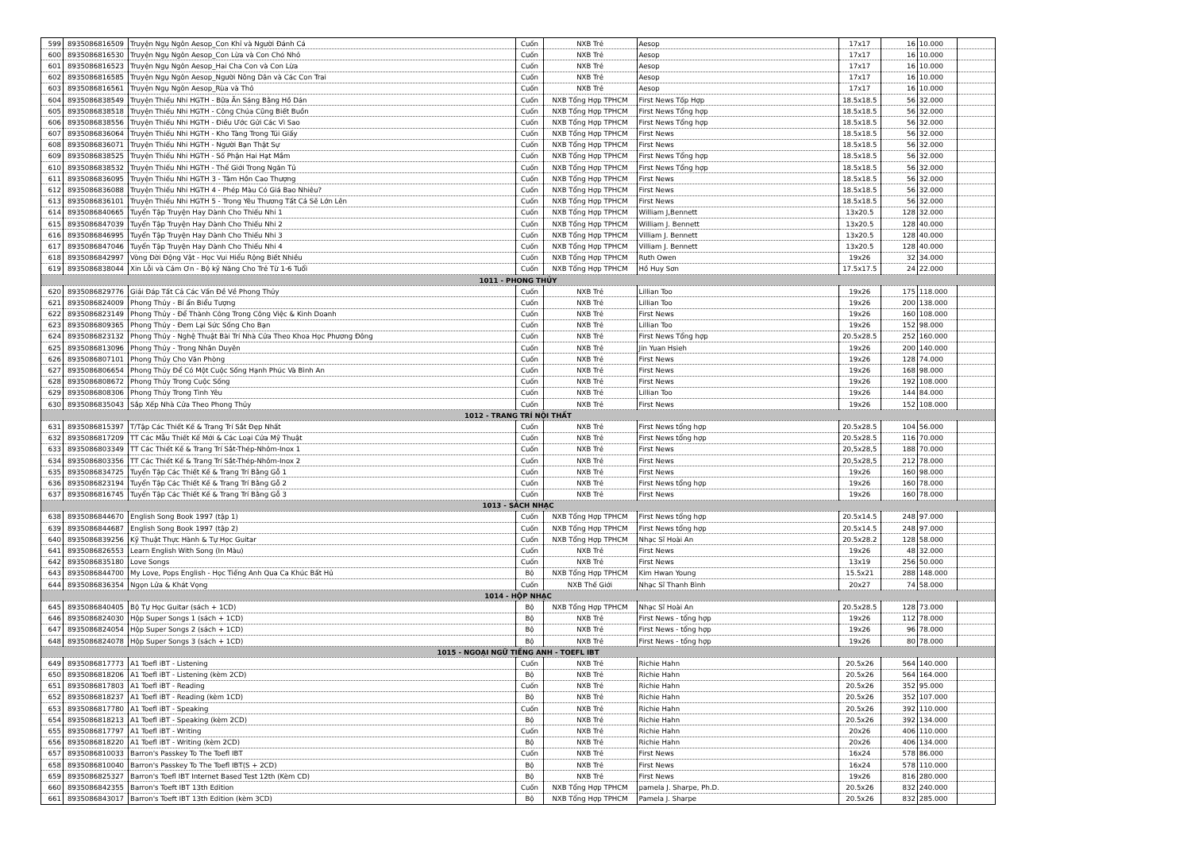| 599 | 8935086816509 | Truyện Ngụ Ngôn Aesop_Con Khỉ và Người Đánh Cá | Cuốn | NXB Trẻ | Aesop | 17x17 | 16 | 10.000 | |
| 600 | 8935086816530 | Truyện Ngụ Ngôn Aesop_Con Lừa và Con Chó Nhỏ | Cuốn | NXB Trẻ | Aesop | 17x17 | 16 | 10.000 | |
| 601 | 8935086816523 | Truyện Ngụ Ngôn Aesop_Hai Cha Con và Con Lừa | Cuốn | NXB Trẻ | Aesop | 17x17 | 16 | 10.000 | |
| 602 | 8935086816585 | Truyện Ngụ Ngôn Aesop_Người Nông Dân và Các Con Trai | Cuốn | NXB Trẻ | Aesop | 17x17 | 16 | 10.000 | |
| 603 | 8935086816561 | Truyện Ngụ Ngôn Aesop_Rùa và Thỏ | Cuốn | NXB Trẻ | Aesop | 17x17 | 16 | 10.000 | |
| 604 | 8935086838549 | Truyện Thiếu Nhi HGTH - Bữa Ăn Sáng Bằng Hồ Dán | Cuốn | NXB Tổng Hợp TPHCM | First News Tốp Hợp | 18.5x18.5 | 56 | 32.000 | |
| 605 | 8935086838518 | Truyện Thiếu Nhi HGTH - Công Chúa Cũng Biết Buồn | Cuốn | NXB Tổng Hợp TPHCM | First News Tổng hợp | 18.5x18.5 | 56 | 32.000 | |
| 606 | 8935086838556 | Truyện Thiếu Nhi HGTH - Điều Ước Gửi Các Vì Sao | Cuốn | NXB Tổng Hợp TPHCM | First News Tổng hợp | 18.5x18.5 | 56 | 32.000 | |
| 607 | 8935086836064 | Truyện Thiếu Nhi HGTH - Kho Tàng Trong Túi Giấy | Cuốn | NXB Tổng Hợp TPHCM | First News | 18.5x18.5 | 56 | 32.000 | |
| 608 | 8935086836071 | Truyện Thiếu Nhi HGTH - Người Bạn Thật Sự | Cuốn | NXB Tổng Hợp TPHCM | First News | 18.5x18.5 | 56 | 32.000 | |
| 609 | 8935086838525 | Truyện Thiếu Nhi HGTH - Số Phận Hai Hạt Mầm | Cuốn | NXB Tổng Hợp TPHCM | First News Tổng hợp | 18.5x18.5 | 56 | 32.000 | |
| 610 | 8935086838532 | Truyện Thiếu Nhi HGTH - Thế Giới Trong Ngăn Tủ | Cuốn | NXB Tổng Hợp TPHCM | First News Tổng hợp | 18.5x18.5 | 56 | 32.000 | |
| 611 | 8935086836095 | Truyện Thiếu Nhi HGTH 3 - Tâm Hồn Cao Thượng | Cuốn | NXB Tổng Hợp TPHCM | First News | 18.5x18.5 | 56 | 32.000 | |
| 612 | 8935086836088 | Truyện Thiếu Nhi HGTH 4 - Phép Màu Có Giá Bao Nhiêu? | Cuốn | NXB Tổng Hợp TPHCM | First News | 18.5x18.5 | 56 | 32.000 | |
| 613 | 8935086836101 | Truyện Thiếu Nhi HGTH 5 - Trong Yêu Thương Tất Cả Sẽ Lớn Lên | Cuốn | NXB Tổng Hợp TPHCM | First News | 18.5x18.5 | 56 | 32.000 | |
| 614 | 8935086840665 | Tuyển Tập Truyện Hay Dành Cho Thiếu Nhi 1 | Cuốn | NXB Tổng Hợp TPHCM | William J,Bennett | 13x20.5 | 128 | 32.000 | |
| 615 | 8935086847039 | Tuyển Tập Truyện Hay Dành Cho Thiếu Nhi 2 | Cuốn | NXB Tổng Hợp TPHCM | William J. Bennett | 13x20.5 | 128 | 40.000 | |
| 616 | 8935086846995 | Tuyển Tập Truyện Hay Dành Cho Thiếu Nhi 3 | Cuốn | NXB Tổng Hợp TPHCM | Villiam J. Bennett | 13x20.5 | 128 | 40.000 | |
| 617 | 8935086847046 | Tuyển Tập Truyện Hay Dành Cho Thiếu Nhi 4 | Cuốn | NXB Tổng Hợp TPHCM | Villiam J. Bennett | 13x20.5 | 128 | 40.000 | |
| 618 | 8935086842997 | Vòng Đời Động Vật - Học Vui Hiểu Rộng Biết Nhiều | Cuốn | NXB Tổng Hợp TPHCM | Ruth Owen | 19x26 | 32 | 34.000 | |
| 619 | 8935086838044 | Xin Lỗi và Cảm Ơn - Bộ kỹ Năng Cho Trẻ Từ 1-6 Tuổi | Cuốn | NXB Tổng Hợp TPHCM | Hồ Huy Sơn | 17.5x17.5 | 24 | 22.000 | |
| 1011 - PHONG THỦY | | | | | | | | | |
| 620 | 8935086829776 | Giải Đáp Tất Cả Các Vấn Đề Về Phong Thủy | Cuốn | NXB Trẻ | Lillian Too | 19x26 | 175 | 118.000 | |
| 621 | 8935086824009 | Phong Thủy - Bí ẩn Biểu Tượng | Cuốn | NXB Trẻ | Lillian Too | 19x26 | 200 | 138.000 | |
| 622 | 8935086823149 | Phong Thủy - Để Thành Công Trong Công Việc & Kinh Doanh | Cuốn | NXB Trẻ | First News | 19x26 | 160 | 108.000 | |
| 623 | 8935086809365 | Phong Thủy - Đem Lại Sức Sống Cho Bạn | Cuốn | NXB Trẻ | Lillian Too | 19x26 | 152 | 98.000 | |
| 624 | 8935086823132 | Phong Thủy - Nghệ Thuật Bài Trí Nhà Cửa Theo Khoa Học Phương Đông | Cuốn | NXB Trẻ | First News Tổng hợp | 20.5x28.5 | 252 | 160.000 | |
| 625 | 8935086813096 | Phong Thủy - Trong Nhân Duyên | Cuốn | NXB Trẻ | Jin Yuan Hsieh | 19x26 | 200 | 140.000 | |
| 626 | 8935086807101 | Phong Thủy Cho Văn Phòng | Cuốn | NXB Trẻ | First News | 19x26 | 128 | 74.000 | |
| 627 | 8935086806654 | Phong Thủy Để Có Một Cuộc Sống Hạnh Phúc Và Bình An | Cuốn | NXB Trẻ | First News | 19x26 | 168 | 98.000 | |
| 628 | 8935086808672 | Phong Thủy Trong Cuộc Sống | Cuốn | NXB Trẻ | First News | 19x26 | 192 | 108.000 | |
| 629 | 8935086808306 | Phong Thủy Trong Tình Yêu | Cuốn | NXB Trẻ | Lillian Too | 19x26 | 144 | 84.000 | |
| 630 | 8935086835043 | Sắp Xếp Nhà Cửa Theo Phong Thủy | Cuốn | NXB Trẻ | First News | 19x26 | 152 | 108.000 | |
| 1012 - TRANG TRÍ NỘI THẤT | | | | | | | | | |
| 631 | 8935086815397 | T/Tập Các Thiết Kế & Trang Trí Sắt Đẹp Nhất | Cuốn | NXB Trẻ | First News tổng hợp | 20.5x28.5 | 104 | 56.000 | |
| 632 | 8935086817209 | TT Các Mẫu Thiết Kế Mới & Các Loại Cửa Mỹ Thuật | Cuốn | NXB Trẻ | First News tổng hợp | 20.5x28.5 | 116 | 70.000 | |
| 633 | 8935086803349 | TT Các Thiết Kế & Trang Trí Sắt-Thép-Nhôm-Inox 1 | Cuốn | NXB Trẻ | First News | 20,5x28,5 | 188 | 70.000 | |
| 634 | 8935086803356 | TT Các Thiết Kế & Trang Trí Sắt-Thép-Nhôm-Inox 2 | Cuốn | NXB Trẻ | First News | 20,5x28,5 | 212 | 78.000 | |
| 635 | 8935086834725 | Tuyển Tập Các Thiết Kế & Trang Trí Bằng Gỗ 1 | Cuốn | NXB Trẻ | First News | 19x26 | 160 | 98.000 | |
| 636 | 8935086823194 | Tuyển Tập Các Thiết Kế & Trang Trí Bằng Gỗ 2 | Cuốn | NXB Trẻ | First News tổng hợp | 19x26 | 160 | 78.000 | |
| 637 | 8935086816745 | Tuyển Tập Các Thiết Kế & Trang Trí Bằng Gỗ 3 | Cuốn | NXB Trẻ | First News | 19x26 | 160 | 78.000 | |
| 1013 - SÁCH NHẠC | | | | | | | | | |
| 638 | 8935086844670 | English Song Book 1997 (tập 1) | Cuốn | NXB Tổng Hợp TPHCM | First News tổng hợp | 20.5x14.5 | 248 | 97.000 | |
| 639 | 8935086844687 | English Song Book 1997 (tập 2) | Cuốn | NXB Tổng Hợp TPHCM | First News tổng hợp | 20.5x14.5 | 248 | 97.000 | |
| 640 | 8935086839256 | Kỹ Thuật Thực Hành & Tự Học Guitar | Cuốn | NXB Tổng Hợp TPHCM | Nhạc Sĩ Hoài An | 20.5x28.2 | 128 | 58.000 | |
| 641 | 8935086826553 | Learn English With Song (In Màu) | Cuốn | NXB Trẻ | First News | 19x26 | 48 | 32.000 | |
| 642 | 8935086835180 | Love Songs | Cuốn | NXB Trẻ | First News | 13x19 | 256 | 50.000 | |
| 643 | 8935086844700 | My Love, Pops English - Học Tiếng Anh Qua Ca Khúc Bất Hủ | Bộ | NXB Tổng Hợp TPHCM | Kim Hwan Young | 15.5x21 | 288 | 148.000 | |
| 644 | 8935086836354 | Ngọn Lửa & Khát Vọng | Cuốn | NXB Thế Giới | Nhạc Sĩ Thanh Bình | 20x27 | 74 | 58.000 | |
| 1014 - HỘP NHẠC | | | | | | | | | |
| 645 | 8935086840405 | Bộ Tự Học Guitar (sách + 1CD) | Bộ | NXB Tổng Hợp TPHCM | Nhạc Sĩ Hoài An | 20.5x28.5 | 128 | 73.000 | |
| 646 | 8935086824030 | Hộp Super Songs 1 (sách + 1CD) | Bộ | NXB Trẻ | First News - tổng hợp | 19x26 | 112 | 78.000 | |
| 647 | 8935086824054 | Hộp Super Songs 2 (sách + 1CD) | Bộ | NXB Trẻ | First News - tổng hợp | 19x26 | 96 | 78.000 | |
| 648 | 8935086824078 | Hộp Super Songs 3 (sách + 1CD) | Bộ | NXB Trẻ | First News - tổng hợp | 19x26 | 80 | 78.000 | |
| 1015 - NGOẠI NGỮ TIẾNG ANH - TOEFL IBT | | | | | | | | | |
| 649 | 8935086817773 | A1 Toefl iBT - Listening | Cuốn | NXB Trẻ | Richie Hahn | 20.5x26 | 564 | 140.000 | |
| 650 | 8935086818206 | A1 Toefl iBT - Listening (kèm 2CD) | Bộ | NXB Trẻ | Richie Hahn | 20.5x26 | 564 | 164.000 | |
| 651 | 8935086817803 | A1 Toefl iBT - Reading | Cuốn | NXB Trẻ | Richie Hahn | 20.5x26 | 352 | 95.000 | |
| 652 | 8935086818237 | A1 Toefl iBT - Reading (kèm 1CD) | Bộ | NXB Trẻ | Richie Hahn | 20.5x26 | 352 | 107.000 | |
| 653 | 8935086817780 | A1 Toefl iBT - Speaking | Cuốn | NXB Trẻ | Richie Hahn | 20.5x26 | 392 | 110.000 | |
| 654 | 8935086818213 | A1 Toefl iBT - Speaking (kèm 2CD) | Bộ | NXB Trẻ | Richie Hahn | 20.5x26 | 392 | 134.000 | |
| 655 | 8935086817797 | A1 Toefl iBT - Writing | Cuốn | NXB Trẻ | Richie Hahn | 20x26 | 406 | 110.000 | |
| 656 | 8935086818220 | A1 Toefl iBT - Writing (kèm 2CD) | Bộ | NXB Trẻ | Richie Hahn | 20x26 | 406 | 134.000 | |
| 657 | 8935086810033 | Barron's Passkey To The Toefl IBT | Cuốn | NXB Trẻ | First News | 16x24 | 578 | 86.000 | |
| 658 | 8935086810040 | Barron's Passkey To The Toefl IBT(S + 2CD) | Bộ | NXB Trẻ | First News | 16x24 | 578 | 110.000 | |
| 659 | 8935086825327 | Barron's Toefl IBT Internet Based Test 12th (Kèm CD) | Bộ | NXB Trẻ | First News | 19x26 | 816 | 280.000 | |
| 660 | 8935086842355 | Barron's Toeft IBT 13th Edition | Cuốn | NXB Tổng Hợp TPHCM | pamela J. Sharpe, Ph.D. | 20.5x26 | 832 | 240.000 | |
| 661 | 8935086843017 | Barron's Toeft IBT 13th Edition (kèm 3CD) | Bộ | NXB Tổng Hợp TPHCM | Pamela J. Sharpe | 20.5x26 | 832 | 285.000 | |